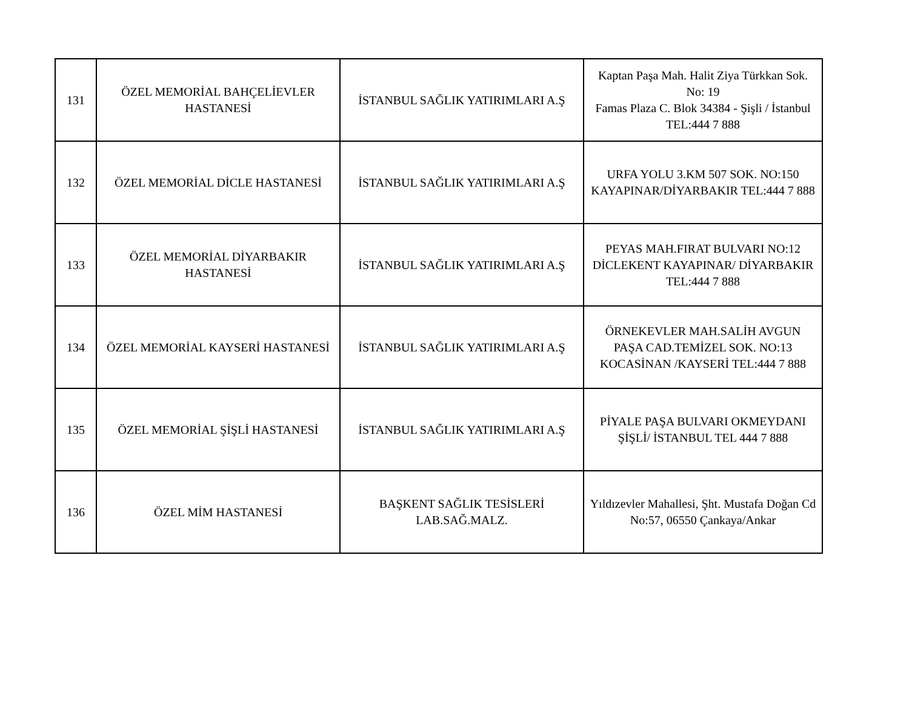| 131 | ÖZEL MEMORİAL BAHÇELİEVLER HASTANESİ | İSTANBUL SAĞLIK YATIRIMLARI A.Ş | Kaptan Paşa Mah. Halit Ziya Türkkan Sok. No: 19 Famas Plaza C. Blok 34384 - Şişli / İstanbul TEL:444 7 888 |
| 132 | ÖZEL MEMORİAL DİCLE HASTANESİ | İSTANBUL SAĞLIK YATIRIMLARI A.Ş | URFA YOLU 3.KM 507 SOK. NO:150 KAYAPINAR/DİYARBAKIR TEL:444 7 888 |
| 133 | ÖZEL MEMORİAL DİYARBAKIR HASTANESİ | İSTANBUL SAĞLIK YATIRIMLARI A.Ş | PEYAS MAH.FIRAT BULVARI NO:12 DİCLEKENT KAYAPINAR/ DİYARBAKIR TEL:444 7 888 |
| 134 | ÖZEL MEMORİAL KAYSERİ HASTANESİ | İSTANBUL SAĞLIK YATIRIMLARI A.Ş | ÖRNEKEVLER MAH.SALİH AVGUN PAŞA CAD.TEMİZEL SOK. NO:13 KOCASİNAN /KAYSERİ TEL:444 7 888 |
| 135 | ÖZEL MEMORİAL ŞİŞLİ HASTANESİ | İSTANBUL SAĞLIK YATIRIMLARI A.Ş | PİYALE PAŞA BULVARI OKMEYDANI ŞİŞLİ/ İSTANBUL TEL 444 7 888 |
| 136 | ÖZEL MİM HASTANESİ | BAŞKENT SAĞLIK TESİSLERİ LAB.SAĞ.MALZ. | Yıldızevler Mahallesi, Şht. Mustafa Doğan Cd No:57, 06550 Çankaya/Ankar |